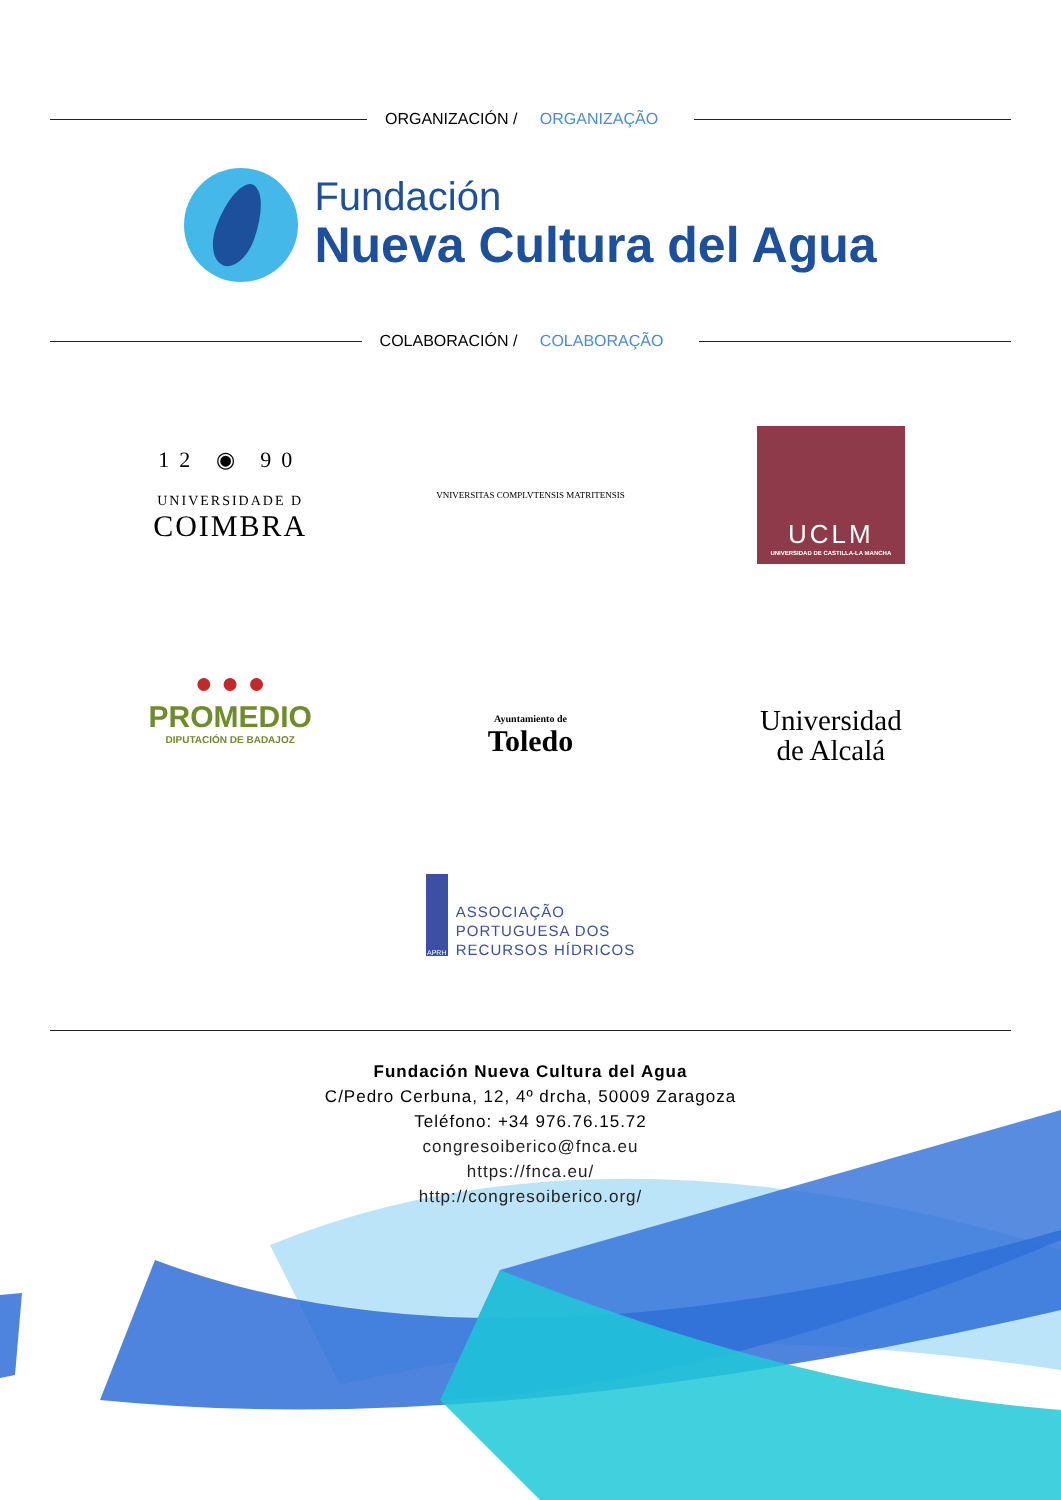ORGANIZACIÓN / ORGANIZAÇÃO
Fundación
Nueva Cultura del Agua
COLABORACIÓN / COLABORAÇÃO
12 ◉ 90
UNIVERSIDADE D
COIMBRA
VNIVERSITAS COMPLVTENSIS MATRITENSIS
UCLM
UNIVERSIDAD DE CASTILLA-LA MANCHA
● ● ●
PROMEDIO
DIPUTACIÓN DE BADAJOZ
Ayuntamiento de
Toledo
Universidad
de Alcalá
APRH
ASSOCIAÇÃO
PORTUGUESA DOS
RECURSOS HÍDRICOS
Fundación Nueva Cultura del Agua
C/Pedro Cerbuna, 12, 4º drcha, 50009 Zaragoza
Teléfono: +34 976.76.15.72
congresoiberico@fnca.eu
https://fnca.eu/
http://congresoiberico.org/